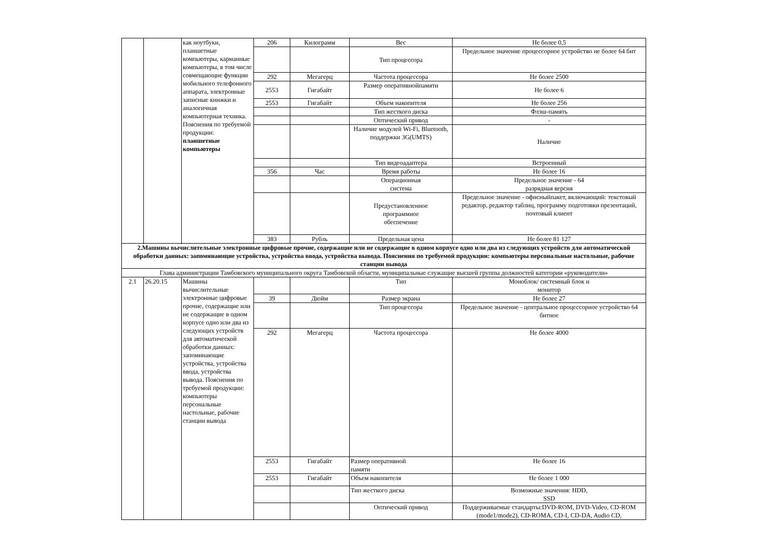| | | как ноутбуки, планшетные компьютеры, карманные компьютеры, в том числе совмещающие функции мобильного телефонного аппарата, электронные записные книжки и аналогичная компьютерная техника. Пояснения по требуемой продукции: планшетные компьютеры | 206 | Килограмм | Вес | Не более 0,5 |
| | | | | | Тип процессора | Предельное значение процессорное устройство не более 64 бит |
| | | | 292 | Мегагерц | Частота процессора | Не более 2500 |
| | | | 2553 | Гигабайт | Размер оперативнойпамяти | Не более 6 |
| | | | 2553 | Гигабайт | Объем накопителя | Не более 256 |
| | | | | | Тип жесткого диска | Флэш-память |
| | | | | | Оптический привод | - |
| | | | | | Наличие модулей Wi-Fi, Bluetooth, поддержки 3G(UMTS) | Наличие |
| | | | | | Тип видеоадаптера | Встроенный |
| | | | 356 | Час | Время работы | Не более 16 |
| | | | | | Операционная система | Предельное значение - 64 разрядная версия |
| | | | | | Предустановленное программное обеспечение | Предельное значение - офисныйпакет, включающий: текстовый редактор, редактор таблиц, программу подготовки презентаций, почтовый клиент |
| | | | 383 | Рубль | Предельная цена | Не более 81 127 |
| 2.Машины вычислительные электронные цифровые прочие, содержащие или не содержащие в одном корпусе одно или два из следующих устройств для автоматической обработки данных: запоминающие устройства, устройства ввода, устройства вывода. Пояснения по требуемой продукции: компьютеры персональные настольные, рабочие станции вывода | | | | | | |
| Глава администрации Тамбовского муниципального округа Тамбовской области, муниципальные служащие высшей группы должностей категории «руководители» | | | | | | |
| 2.1 | 26.20.15 | Машины вычислительные электронные цифровые прочие, содержащие или не содержащие в одном корпусе одно или два из следующих устройств для автоматической обработки данных: запоминающие устройства, устройства ввода, устройства вывода. Пояснения по требуемой продукции: компьютеры персональные настольные, рабочие станции вывода | | | Тип | Моноблок/ системный блок и монитор |
| | | | 39 | Дюйм | Размер экрана | Не более 27 |
| | | | | | Тип процессора | Предельное значение - центральное процессорное устройство 64 битное |
| | | | 292 | Мегагерц | Частота процессора | Не более 4000 |
| | | | 2553 | Гигабайт | Размер оперативной памяти | Не более 16 |
| | | | 2553 | Гигабайт | Объем накопителя | Не более 1 000 |
| | | | | | Тип жесткого диска | Возможные значения: HDD, SSD |
| | | | | | Оптический привод | Поддерживаемые стандарты:DVD-ROM, DVD-Video, CD-ROM (mode1/mode2), CD-ROMA, CD-I, CD-DA, Audio CD, |